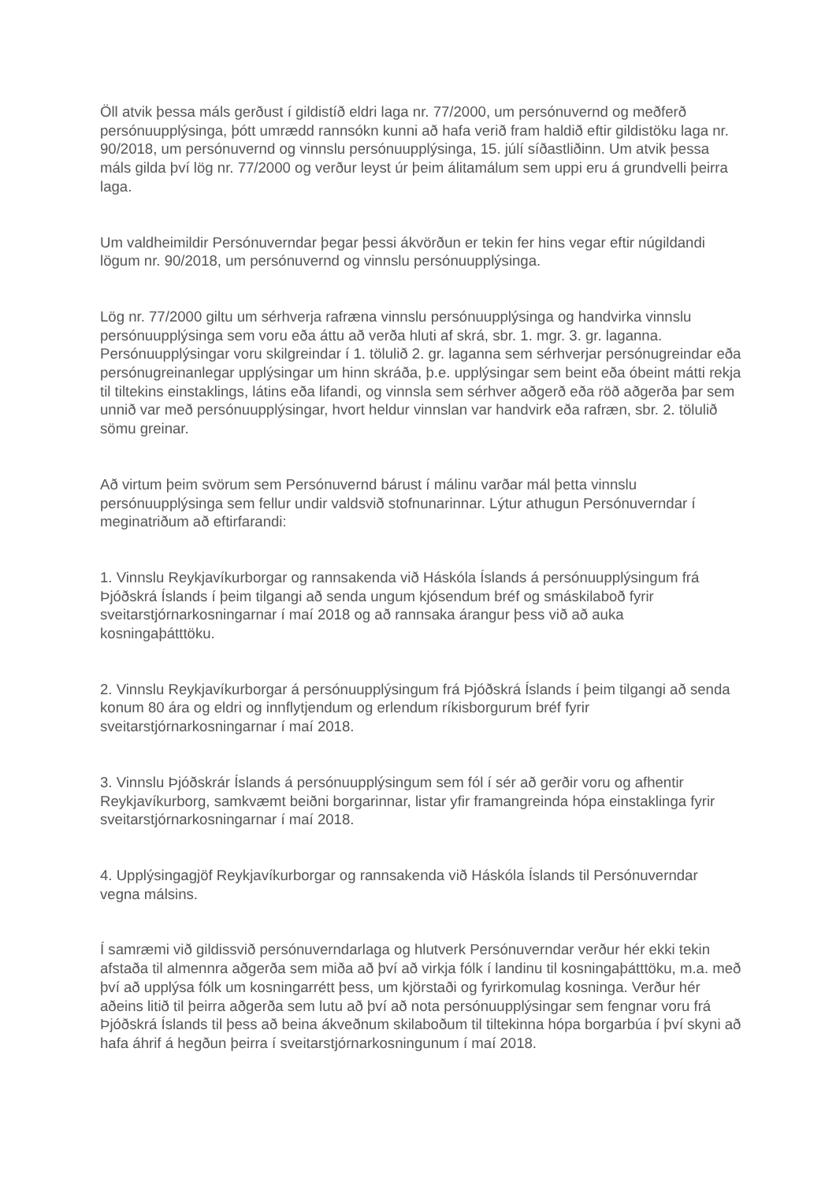Öll atvik þessa máls gerðust í gildistíð eldri laga nr. 77/2000, um persónuvernd og meðferð persónuupplýsinga, þótt umrædd rannsókn kunni að hafa verið fram haldið eftir gildistöku laga nr. 90/2018, um persónuvernd og vinnslu persónuupplýsinga, 15. júlí síðastliðinn. Um atvik þessa máls gilda því lög nr. 77/2000 og verður leyst úr þeim álitamálum sem uppi eru á grundvelli þeirra laga.
Um valdheimildir Persónuverndar þegar þessi ákvörðun er tekin fer hins vegar eftir núgildandi lögum nr. 90/2018, um persónuvernd og vinnslu persónuupplýsinga.
Lög nr. 77/2000 giltu um sérhverja rafræna vinnslu persónuupplýsinga og handvirka vinnslu persónuupplýsinga sem voru eða áttu að verða hluti af skrá, sbr. 1. mgr. 3. gr. laganna. Persónuupplýsingar voru skilgreindar í 1. tölulið 2. gr. laganna sem sérhverjar persónugreindar eða persónugreinanlegar upplýsingar um hinn skráða, þ.e. upplýsingar sem beint eða óbeint mátti rekja til tiltekins einstaklings, látins eða lifandi, og vinnsla sem sérhver aðgerð eða röð aðgerða þar sem unnið var með persónuupplýsingar, hvort heldur vinnslan var handvirk eða rafræn, sbr. 2. tölulið sömu greinar.
Að virtum þeim svörum sem Persónuvernd bárust í málinu varðar mál þetta vinnslu persónuupplýsinga sem fellur undir valdsvið stofnunarinnar. Lýtur athugun Persónuverndar í meginatriðum að eftirfarandi:
1. Vinnslu Reykjavíkurborgar og rannsakenda við Háskóla Íslands á persónuupplýsingum frá Þjóðskrá Íslands í þeim tilgangi að senda ungum kjósendum bréf og smáskilaboð fyrir sveitarstjórnarkosningarnar í maí 2018 og að rannsaka árangur þess við að auka kosningaþátttöku.
2. Vinnslu Reykjavíkurborgar á persónuupplýsingum frá Þjóðskrá Íslands í þeim tilgangi að senda konum 80 ára og eldri og innflytjendum og erlendum ríkisborgurum bréf fyrir sveitarstjórnarkosningarnar í maí 2018.
3. Vinnslu Þjóðskrár Íslands á persónuupplýsingum sem fól í sér að gerðir voru og afhentir Reykjavíkurborg, samkvæmt beiðni borgarinnar, listar yfir framangreinda hópa einstaklinga fyrir sveitarstjórnarkosningarnar í maí 2018.
4. Upplýsingagjöf Reykjavíkurborgar og rannsakenda við Háskóla Íslands til Persónuverndar vegna málsins.
Í samræmi við gildissvið persónuverndarlaga og hlutverk Persónuverndar verður hér ekki tekin afstaða til almennra aðgerða sem miða að því að virkja fólk í landinu til kosningaþátttöku, m.a. með því að upplýsa fólk um kosningarrétt þess, um kjörstaði og fyrirkomulag kosninga. Verður hér aðeins litið til þeirra aðgerða sem lutu að því að nota persónuupplýsingar sem fengnar voru frá Þjóðskrá Íslands til þess að beina ákveðnum skilaboðum til tiltekinna hópa borgarbúa í því skyni að hafa áhrif á hegðun þeirra í sveitarstjórnarkosningunum í maí 2018.